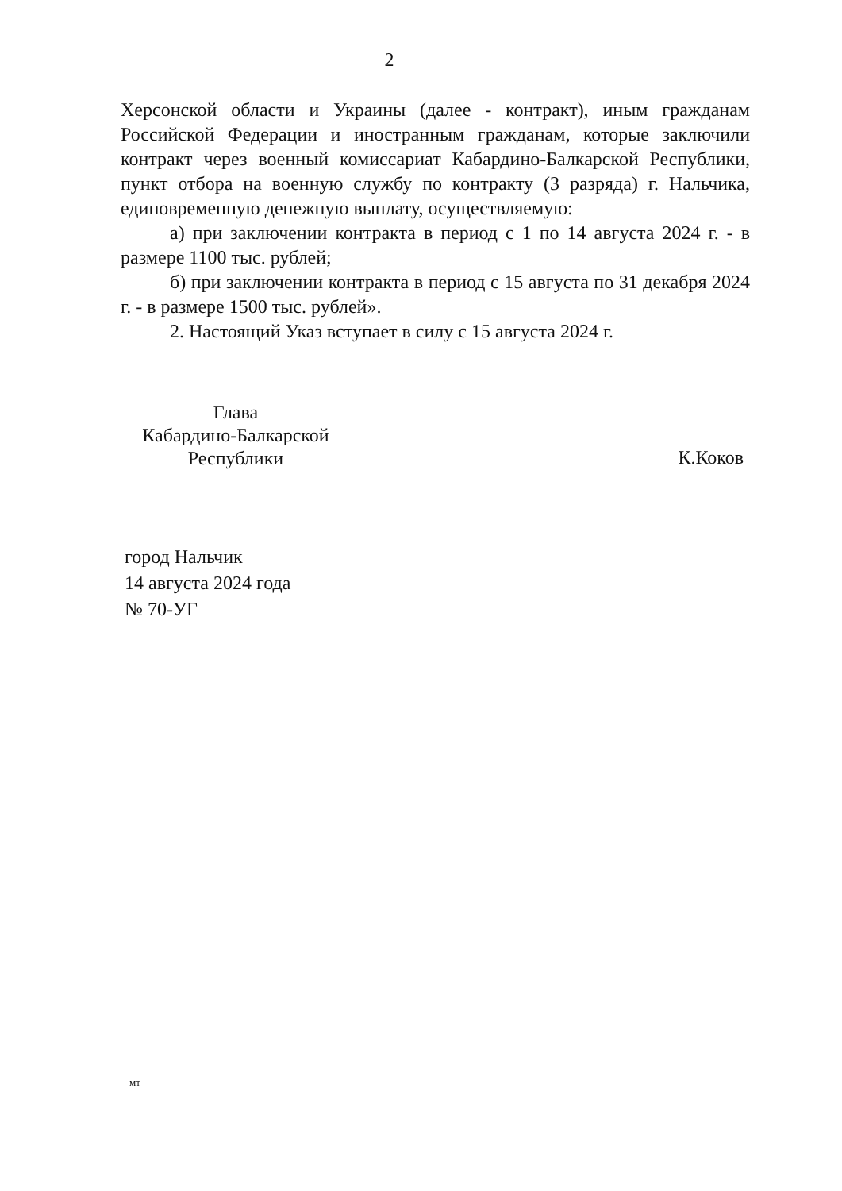2
Херсонской области и Украины (далее - контракт), иным гражданам Российской Федерации и иностранным гражданам, которые заключили контракт через военный комиссариат Кабардино-Балкарской Республики, пункт отбора на военную службу по контракту (3 разряда) г. Нальчика, единовременную денежную выплату, осуществляемую:
а) при заключении контракта в период с 1 по 14 августа 2024 г. - в размере 1100 тыс. рублей;
б) при заключении контракта в период с 15 августа по 31 декабря 2024 г. - в размере 1500 тыс. рублей».
2. Настоящий Указ вступает в силу с 15 августа 2024 г.
Глава
Кабардино-Балкарской
Республики
К.Коков
город Нальчик
14 августа 2024 года
№ 70-УГ
мт